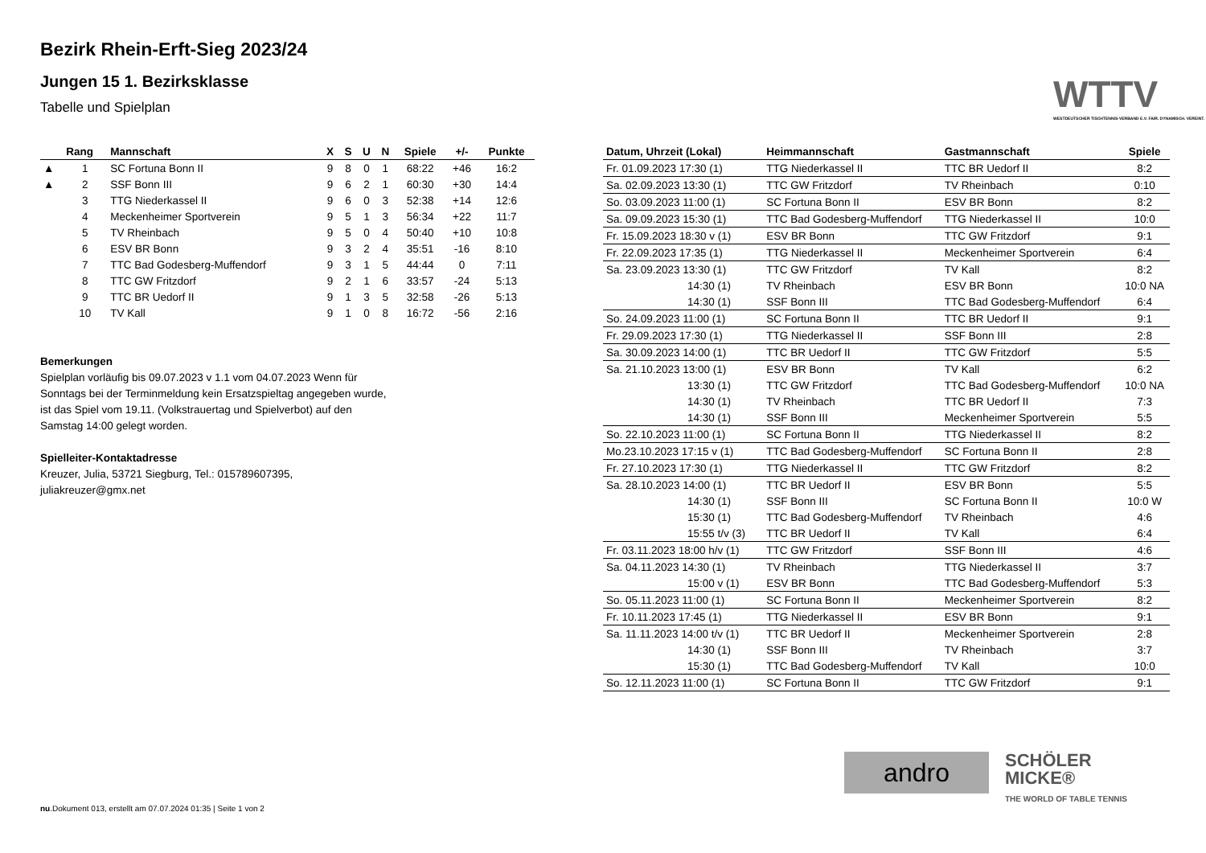Bezirk Rhein-Erft-Sieg 2023/24
Jungen 15 1. Bezirksklasse
Tabelle und Spielplan
WTTV
WESTDEUTSCHER TISCHTENNIS-VERBAND E.V. FAIR. DYNAMISCH. VEREINT.
| | Rang | Mannschaft | X | S | U | N | Spiele | +/- | Punkte |
| --- | --- | --- | --- | --- | --- | --- | --- | --- | --- |
| ▲ | 1 | SC Fortuna Bonn II | 9 | 8 | 0 | 1 | 68:22 | +46 | 16:2 |
| ▲ | 2 | SSF Bonn III | 9 | 6 | 2 | 1 | 60:30 | +30 | 14:4 |
| | 3 | TTG Niederkassel II | 9 | 6 | 0 | 3 | 52:38 | +14 | 12:6 |
| | 4 | Meckenheimer Sportverein | 9 | 5 | 1 | 3 | 56:34 | +22 | 11:7 |
| | 5 | TV Rheinbach | 9 | 5 | 0 | 4 | 50:40 | +10 | 10:8 |
| | 6 | ESV BR Bonn | 9 | 3 | 2 | 4 | 35:51 | -16 | 8:10 |
| | 7 | TTC Bad Godesberg-Muffendorf | 9 | 3 | 1 | 5 | 44:44 | 0 | 7:11 |
| | 8 | TTC GW Fritzdorf | 9 | 2 | 1 | 6 | 33:57 | -24 | 5:13 |
| | 9 | TTC BR Uedorf II | 9 | 1 | 3 | 5 | 32:58 | -26 | 5:13 |
| | 10 | TV Kall | 9 | 1 | 0 | 8 | 16:72 | -56 | 2:16 |
Bemerkungen
Spielplan vorläufig bis 09.07.2023 v 1.1 vom 04.07.2023 Wenn für Sonntags bei der Terminmeldung kein Ersatzspieltag angegeben wurde, ist das Spiel vom 19.11. (Volkstrauertag und Spielverbot) auf den Samstag 14:00 gelegt worden.
Spielleiter-Kontaktadresse
Kreuzer, Julia, 53721 Siegburg, Tel.: 015789607395, juliakreuzer@gmx.net
| Datum, Uhrzeit (Lokal) | Heimmannschaft | Gastmannschaft | Spiele |
| --- | --- | --- | --- |
| Fr. 01.09.2023 17:30 (1) | TTG Niederkassel II | TTC BR Uedorf II | 8:2 |
| Sa. 02.09.2023 13:30 (1) | TTC GW Fritzdorf | TV Rheinbach | 0:10 |
| So. 03.09.2023 11:00 (1) | SC Fortuna Bonn II | ESV BR Bonn | 8:2 |
| Sa. 09.09.2023 15:30 (1) | TTC Bad Godesberg-Muffendorf | TTG Niederkassel II | 10:0 |
| Fr. 15.09.2023 18:30 v (1) | ESV BR Bonn | TTC GW Fritzdorf | 9:1 |
| Fr. 22.09.2023 17:35 (1) | TTG Niederkassel II | Meckenheimer Sportverein | 6:4 |
| Sa. 23.09.2023 13:30 (1) | TTC GW Fritzdorf | TV Kall | 8:2 |
| 14:30 (1) | TV Rheinbach | ESV BR Bonn | 10:0 NA |
| 14:30 (1) | SSF Bonn III | TTC Bad Godesberg-Muffendorf | 6:4 |
| So. 24.09.2023 11:00 (1) | SC Fortuna Bonn II | TTC BR Uedorf II | 9:1 |
| Fr. 29.09.2023 17:30 (1) | TTG Niederkassel II | SSF Bonn III | 2:8 |
| Sa. 30.09.2023 14:00 (1) | TTC BR Uedorf II | TTC GW Fritzdorf | 5:5 |
| Sa. 21.10.2023 13:00 (1) | ESV BR Bonn | TV Kall | 6:2 |
| 13:30 (1) | TTC GW Fritzdorf | TTC Bad Godesberg-Muffendorf | 10:0 NA |
| 14:30 (1) | TV Rheinbach | TTC BR Uedorf II | 7:3 |
| 14:30 (1) | SSF Bonn III | Meckenheimer Sportverein | 5:5 |
| So. 22.10.2023 11:00 (1) | SC Fortuna Bonn II | TTG Niederkassel II | 8:2 |
| Mo.23.10.2023 17:15 v (1) | TTC Bad Godesberg-Muffendorf | SC Fortuna Bonn II | 2:8 |
| Fr. 27.10.2023 17:30 (1) | TTG Niederkassel II | TTC GW Fritzdorf | 8:2 |
| Sa. 28.10.2023 14:00 (1) | TTC BR Uedorf II | ESV BR Bonn | 5:5 |
| 14:30 (1) | SSF Bonn III | SC Fortuna Bonn II | 10:0 W |
| 15:30 (1) | TTC Bad Godesberg-Muffendorf | TV Rheinbach | 4:6 |
| 15:55 t/v (3) | TTC BR Uedorf II | TV Kall | 6:4 |
| Fr. 03.11.2023 18:00 h/v (1) | TTC GW Fritzdorf | SSF Bonn III | 4:6 |
| Sa. 04.11.2023 14:30 (1) | TV Rheinbach | TTG Niederkassel II | 3:7 |
| 15:00 v (1) | ESV BR Bonn | TTC Bad Godesberg-Muffendorf | 5:3 |
| So. 05.11.2023 11:00 (1) | SC Fortuna Bonn II | Meckenheimer Sportverein | 8:2 |
| Fr. 10.11.2023 17:45 (1) | TTG Niederkassel II | ESV BR Bonn | 9:1 |
| Sa. 11.11.2023 14:00 t/v (1) | TTC BR Uedorf II | Meckenheimer Sportverein | 2:8 |
| 14:30 (1) | SSF Bonn III | TV Rheinbach | 3:7 |
| 15:30 (1) | TTC Bad Godesberg-Muffendorf | TV Kall | 10:0 |
| So. 12.11.2023 11:00 (1) | SC Fortuna Bonn II | TTC GW Fritzdorf | 9:1 |
andro
SCHÖLER
MICKE®
THE WORLD OF TABLE TENNIS
nu.Dokument 013, erstellt am 07.07.2024 01:35 | Seite 1 von 2